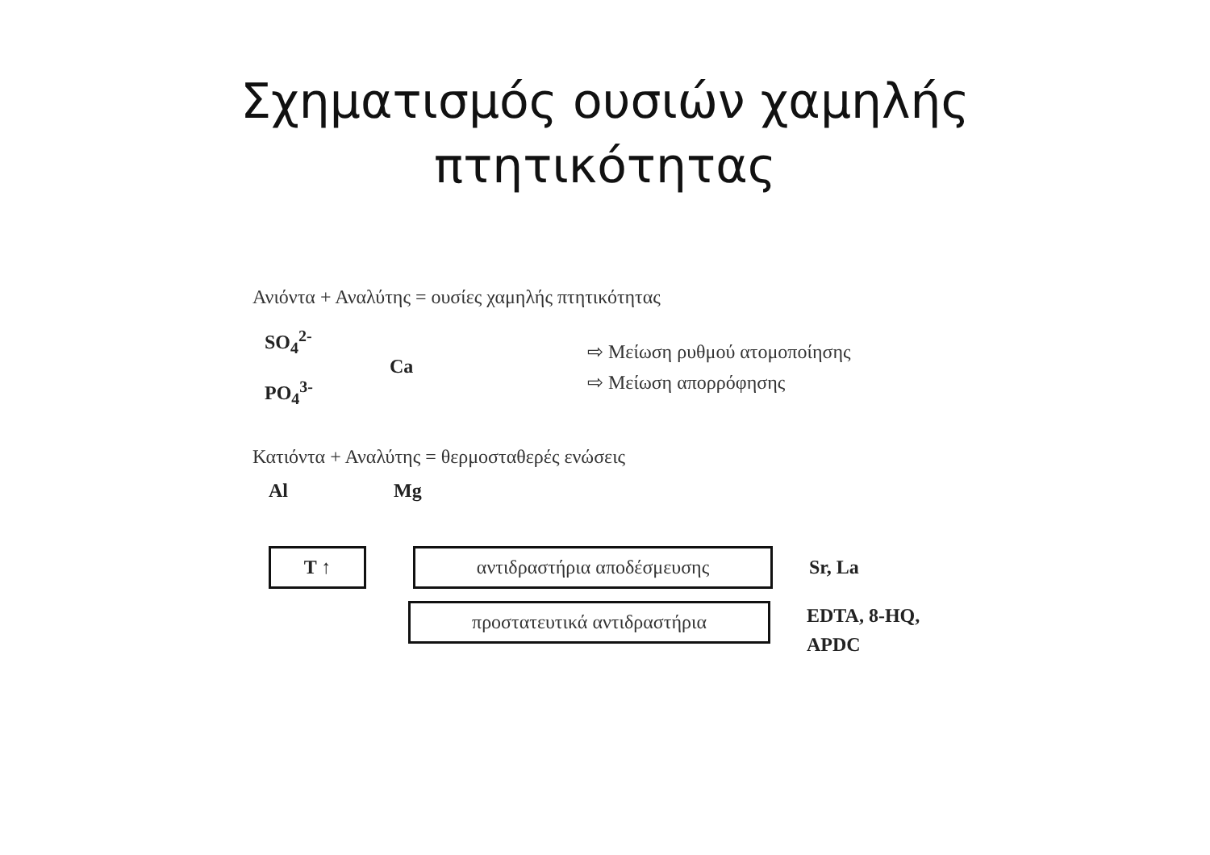Σχηματισμός ουσιών χαμηλής
πτητικότητας
Ανιόντα + Αναλύτης = ουσίες χαμηλής πτητικότητας
SO<sub>4</sub><sup>2-</sup>
PO<sub>4</sub><sup>3-</sup>
Ca
⇨ Μείωση ρυθμού ατομοποίησης
⇨ Μείωση απορρόφησης
Κατιόντα + Αναλύτης = θερμοσταθερές ενώσεις
Al Mg
T ↑ αντιδραστήρια αποδέσμευσης
Sr, La
προστατευτικά αντιδραστήρια
EDTA, 8-HQ,
APDC